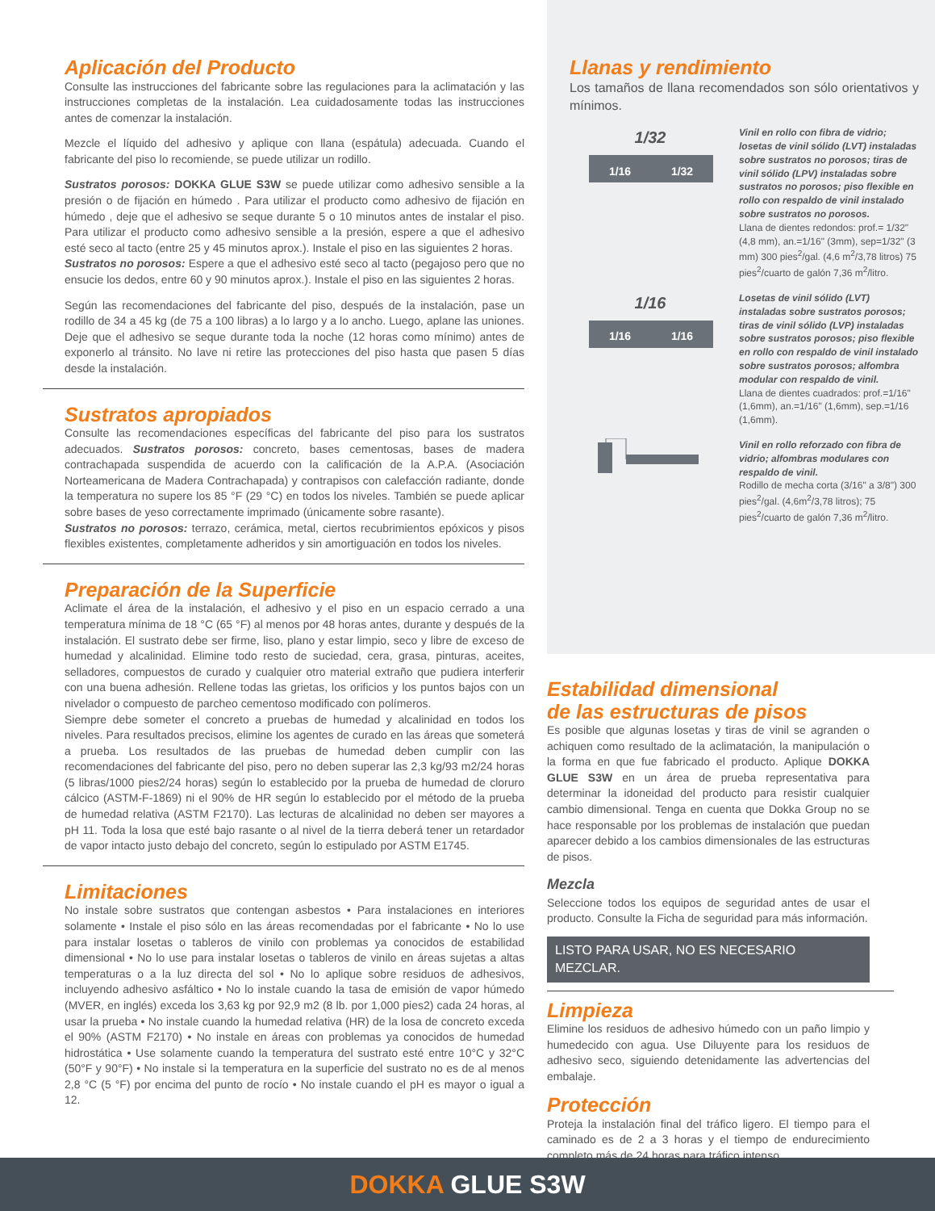Aplicación del Producto
Consulte las instrucciones del fabricante sobre las regulaciones para la aclimatación y las instrucciones completas de la instalación. Lea cuidadosamente todas las instrucciones antes de comenzar la instalación.
Mezcle el líquido del adhesivo y aplique con llana (espátula) adecuada. Cuando el fabricante del piso lo recomiende, se puede utilizar un rodillo.
Sustratos porosos: DOKKA GLUE S3W se puede utilizar como adhesivo sensible a la presión o de fijación en húmedo . Para utilizar el producto como adhesivo de fijación en húmedo , deje que el adhesivo se seque durante 5 o 10 minutos antes de instalar el piso. Para utilizar el producto como adhesivo sensible a la presión, espere a que el adhesivo esté seco al tacto (entre 25 y 45 minutos aprox.). Instale el piso en las siguientes 2 horas.
Sustratos no porosos: Espere a que el adhesivo esté seco al tacto (pegajoso pero que no ensucie los dedos, entre 60 y 90 minutos aprox.). Instale el piso en las siguientes 2 horas.
Según las recomendaciones del fabricante del piso, después de la instalación, pase un rodillo de 34 a 45 kg (de 75 a 100 libras) a lo largo y a lo ancho. Luego, aplane las uniones. Deje que el adhesivo se seque durante toda la noche (12 horas como mínimo) antes de exponerlo al tránsito. No lave ni retire las protecciones del piso hasta que pasen 5 días desde la instalación.
Sustratos apropiados
Consulte las recomendaciones específicas del fabricante del piso para los sustratos adecuados. Sustratos porosos: concreto, bases cementosas, bases de madera contrachapada suspendida de acuerdo con la calificación de la A.P.A. (Asociación Norteamericana de Madera Contrachapada) y contrapisos con calefacción radiante, donde la temperatura no supere los 85 °F (29 °C) en todos los niveles. También se puede aplicar sobre bases de yeso correctamente imprimado (únicamente sobre rasante).
Sustratos no porosos: terrazo, cerámica, metal, ciertos recubrimientos epóxicos y pisos flexibles existentes, completamente adheridos y sin amortiguación en todos los niveles.
Preparación de la Superficie
Aclimate el área de la instalación, el adhesivo y el piso en un espacio cerrado a una temperatura mínima de 18 °C (65 °F) al menos por 48 horas antes, durante y después de la instalación. El sustrato debe ser firme, liso, plano y estar limpio, seco y libre de exceso de humedad y alcalinidad. Elimine todo resto de suciedad, cera, grasa, pinturas, aceites, selladores, compuestos de curado y cualquier otro material extraño que pudiera interferir con una buena adhesión. Rellene todas las grietas, los orificios y los puntos bajos con un nivelador o compuesto de parcheo cementoso modificado con polímeros.
Siempre debe someter el concreto a pruebas de humedad y alcalinidad en todos los niveles. Para resultados precisos, elimine los agentes de curado en las áreas que someterá a prueba. Los resultados de las pruebas de humedad deben cumplir con las recomendaciones del fabricante del piso, pero no deben superar las 2,3 kg/93 m2/24 horas (5 libras/1000 pies2/24 horas) según lo establecido por la prueba de humedad de cloruro cálcico (ASTM-F-1869) ni el 90% de HR según lo establecido por el método de la prueba de humedad relativa (ASTM F2170). Las lecturas de alcalinidad no deben ser mayores a pH 11. Toda la losa que esté bajo rasante o al nivel de la tierra deberá tener un retardador de vapor intacto justo debajo del concreto, según lo estipulado por ASTM E1745.
Limitaciones
No instale sobre sustratos que contengan asbestos • Para instalaciones en interiores solamente • Instale el piso sólo en las áreas recomendadas por el fabricante • No lo use para instalar losetas o tableros de vinilo con problemas ya conocidos de estabilidad dimensional • No lo use para instalar losetas o tableros de vinilo en áreas sujetas a altas temperaturas o a la luz directa del sol • No lo aplique sobre residuos de adhesivos, incluyendo adhesivo asfáltico • No lo instale cuando la tasa de emisión de vapor húmedo (MVER, en inglés) exceda los 3,63 kg por 92,9 m2 (8 lb. por 1,000 pies2) cada 24 horas, al usar la prueba • No instale cuando la humedad relativa (HR) de la losa de concreto exceda el 90% (ASTM F2170) • No instale en áreas con problemas ya conocidos de humedad hidrostática • Use solamente cuando la temperatura del sustrato esté entre 10°C y 32°C (50°F y 90°F) • No instale si la temperatura en la superficie del sustrato no es de al menos 2,8 °C (5 °F) por encima del punto de rocío • No instale cuando el pH es mayor o igual a 12.
Llanas y rendimiento
Los tamaños de llana recomendados son sólo orientativos y mínimos.
1/32
1/16 1/32
Vinil en rollo con fibra de vidrio; losetas de vinil sólido (LVT) instaladas sobre sustratos no porosos; tiras de vinil sólido (LPV) instaladas sobre sustratos no porosos; piso flexible en rollo con respaldo de vinil instalado sobre sustratos no porosos.
Llana de dientes redondos: prof.= 1/32" (4,8 mm), an.=1/16" (3mm), sep=1/32" (3 mm) 300 pies<sup>2</sup>/gal. (4,6 m<sup>2</sup>/3,78 litros) 75 pies<sup>2</sup>/cuarto de galón 7,36 m<sup>2</sup>/litro.
1/16
1/16 1/16
Losetas de vinil sólido (LVT) instaladas sobre sustratos porosos; tiras de vinil sólido (LVP) instaladas sobre sustratos porosos; piso flexible en rollo con respaldo de vinil instalado sobre sustratos porosos; alfombra modular con respaldo de vinil.
Llana de dientes cuadrados: prof.=1/16" (1,6mm), an.=1/16" (1,6mm), sep.=1/16 (1,6mm).
Vinil en rollo reforzado con fibra de vidrio; alfombras modulares con respaldo de vinil.
Rodillo de mecha corta (3/16" a 3/8") 300 pies<sup>2</sup>/gal. (4,6m<sup>2</sup>/3,78 litros); 75 pies<sup>2</sup>/cuarto de galón 7,36 m<sup>2</sup>/litro.
Estabilidad dimensional
de las estructuras de pisos
Es posible que algunas losetas y tiras de vinil se agranden o achiquen como resultado de la aclimatación, la manipulación o la forma en que fue fabricado el producto. Aplique DOKKA GLUE S3W en un área de prueba representativa para determinar la idoneidad del producto para resistir cualquier cambio dimensional. Tenga en cuenta que Dokka Group no se hace responsable por los problemas de instalación que puedan aparecer debido a los cambios dimensionales de las estructuras de pisos.
Mezcla
Seleccione todos los equipos de seguridad antes de usar el producto. Consulte la Ficha de seguridad para más información.
LISTO PARA USAR, NO ES NECESARIO MEZCLAR.
Limpieza
Elimine los residuos de adhesivo húmedo con un paño limpio y humedecido con agua. Use Diluyente para los residuos de adhesivo seco, siguiendo detenidamente las advertencias del embalaje.
Protección
Proteja la instalación final del tráfico ligero. El tiempo para el caminado es de 2 a 3 horas y el tiempo de endurecimiento completo más de 24 horas para tráfico intenso.
DOKKA GLUE S3W